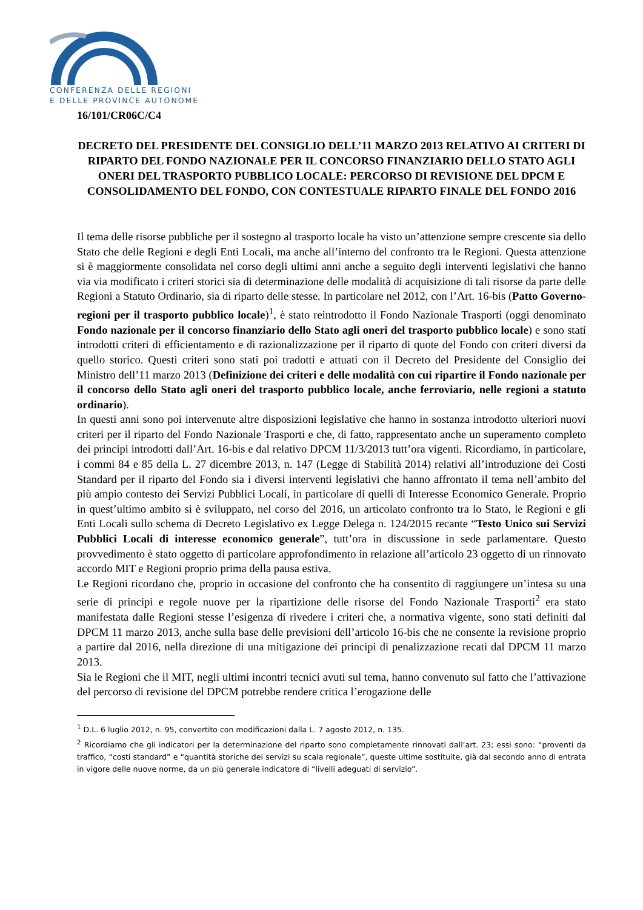CONFERENZA DELLE REGIONI
E DELLE PROVINCE AUTONOME
16/101/CR06C/C4
DECRETO DEL PRESIDENTE DEL CONSIGLIO DELL’11 MARZO 2013 RELATIVO AI CRITERI DI RIPARTO DEL FONDO NAZIONALE PER IL CONCORSO FINANZIARIO DELLO STATO AGLI ONERI DEL TRASPORTO PUBBLICO LOCALE: PERCORSO DI REVISIONE DEL DPCM E CONSOLIDAMENTO DEL FONDO, CON CONTESTUALE RIPARTO FINALE DEL FONDO 2016
Il tema delle risorse pubbliche per il sostegno al trasporto locale ha visto un’attenzione sempre crescente sia dello Stato che delle Regioni e degli Enti Locali, ma anche all’interno del confronto tra le Regioni. Questa attenzione si è maggiormente consolidata nel corso degli ultimi anni anche a seguito degli interventi legislativi che hanno via via modificato i criteri storici sia di determinazione delle modalità di acquisizione di tali risorse da parte delle Regioni a Statuto Ordinario, sia di riparto delle stesse. In particolare nel 2012, con l’Art. 16-bis (Patto Governo-regioni per il trasporto pubblico locale)<sup>1</sup>, è stato reintrodotto il Fondo Nazionale Trasporti (oggi denominato Fondo nazionale per il concorso finanziario dello Stato agli oneri del trasporto pubblico locale) e sono stati introdotti criteri di efficientamento e di razionalizzazione per il riparto di quote del Fondo con criteri diversi da quello storico. Questi criteri sono stati poi tradotti e attuati con il Decreto del Presidente del Consiglio dei Ministro dell’11 marzo 2013 (Definizione dei criteri e delle modalità con cui ripartire il Fondo nazionale per il concorso dello Stato agli oneri del trasporto pubblico locale, anche ferroviario, nelle regioni a statuto ordinario).
In questi anni sono poi intervenute altre disposizioni legislative che hanno in sostanza introdotto ulteriori nuovi criteri per il riparto del Fondo Nazionale Trasporti e che, di fatto, rappresentato anche un superamento completo dei principi introdotti dall’Art. 16-bis e dal relativo DPCM 11/3/2013 tutt’ora vigenti. Ricordiamo, in particolare, i commi 84 e 85 della L. 27 dicembre 2013, n. 147 (Legge di Stabilità 2014) relativi all’introduzione dei Costi Standard per il riparto del Fondo sia i diversi interventi legislativi che hanno affrontato il tema nell’ambito del più ampio contesto dei Servizi Pubblici Locali, in particolare di quelli di Interesse Economico Generale. Proprio in quest’ultimo ambito si è sviluppato, nel corso del 2016, un articolato confronto tra lo Stato, le Regioni e gli Enti Locali sullo schema di Decreto Legislativo ex Legge Delega n. 124/2015 recante “Testo Unico sui Servizi Pubblici Locali di interesse economico generale”, tutt’ora in discussione in sede parlamentare. Questo provvedimento è stato oggetto di particolare approfondimento in relazione all’articolo 23 oggetto di un rinnovato accordo MIT e Regioni proprio prima della pausa estiva.
Le Regioni ricordano che, proprio in occasione del confronto che ha consentito di raggiungere un’intesa su una serie di principi e regole nuove per la ripartizione delle risorse del Fondo Nazionale Trasporti<sup>2</sup> era stato manifestata dalle Regioni stesse l’esigenza di rivedere i criteri che, a normativa vigente, sono stati definiti dal DPCM 11 marzo 2013, anche sulla base delle previsioni dell’articolo 16-bis che ne consente la revisione proprio a partire dal 2016, nella direzione di una mitigazione dei principi di penalizzazione recati dal DPCM 11 marzo 2013.
Sia le Regioni che il MIT, negli ultimi incontri tecnici avuti sul tema, hanno convenuto sul fatto che l’attivazione del percorso di revisione del DPCM potrebbe rendere critica l’erogazione delle
<sup>1</sup> D.L. 6 luglio 2012, n. 95, convertito con modificazioni dalla L. 7 agosto 2012, n. 135.
<sup>2</sup> Ricordiamo che gli indicatori per la determinazione del riparto sono completamente rinnovati dall’art. 23; essi sono: “proventi da traffico, “costi standard” e “quantità storiche dei servizi su scala regionale”, queste ultime sostituite, già dal secondo anno di entrata in vigore delle nuove norme, da un più generale indicatore di “livelli adeguati di servizio”.